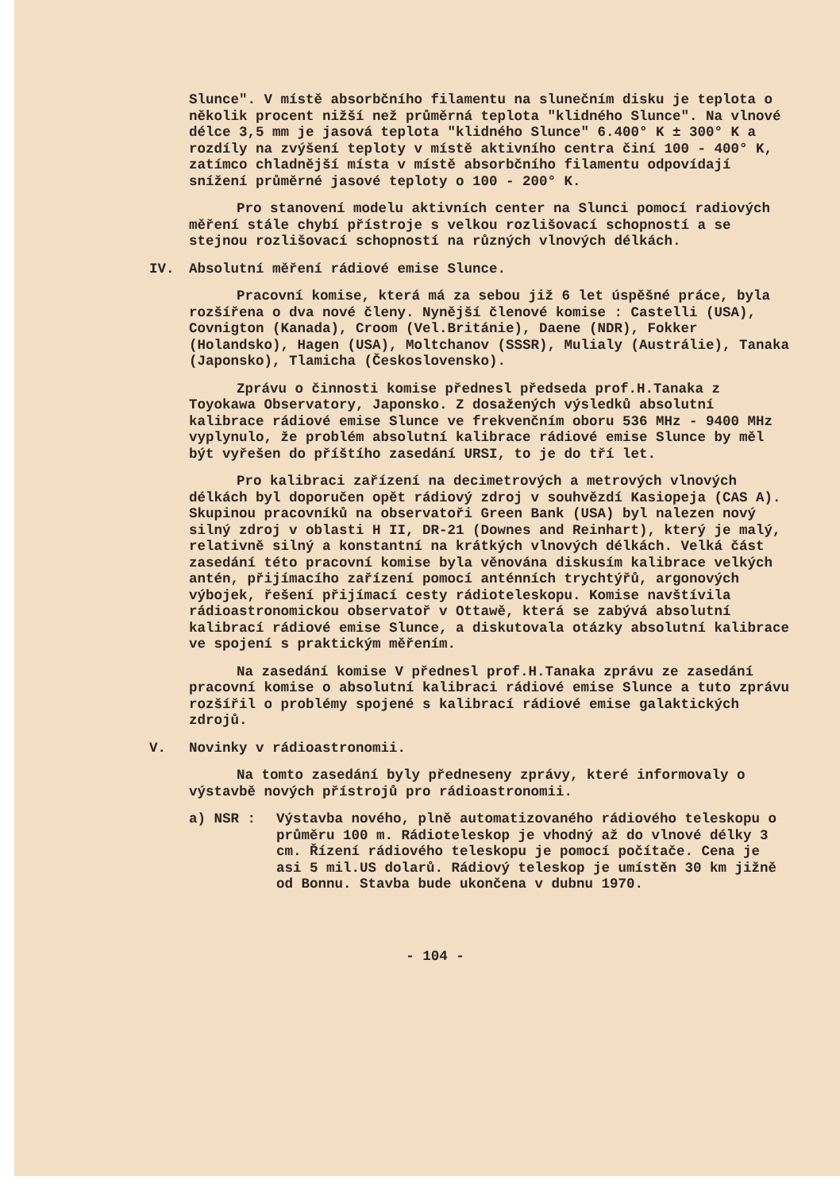Slunce". V místě absorbčního filamentu na slunečním disku je teplota o několik procent nižší než průměrná teplota "klidného Slunce". Na vlnové délce 3,5 mm je jasová teplota "klidného Slunce" 6.400° K ± 300° K a rozdíly na zvýšení teploty v místě aktivního centra činí 100 - 400° K, zatímco chladnější místa v místě absorbčního filamentu odpovídají snížení průměrné jasové teploty o 100 - 200° K.
Pro stanovení modelu aktivních center na Slunci pomocí radiových měření stále chybí přístroje s velkou rozlišovací schopností a se stejnou rozlišovací schopností na různých vlnových délkách.
IV. Absolutní měření rádiové emise Slunce.
Pracovní komise, která má za sebou již 6 let úspěšné práce, byla rozšířena o dva nové členy. Nynější členové komise : Castelli (USA), Covnigton (Kanada), Croom (Vel.Británie), Daene (NDR), Fokker (Holandsko), Hagen (USA), Moltchanov (SSSR), Mulialy (Austrálie), Tanaka (Japonsko), Tlamicha (Československo).
Zprávu o činnosti komise přednesl předseda prof.H.Tanaka z Toyokawa Observatory, Japonsko. Z dosažených výsledků absolutní kalibrace rádiové emise Slunce ve frekvenčním oboru 536 MHz - 9400 MHz vyplynulo, že problém absolutní kalibrace rádiové emise Slunce by měl být vyřešen do příštího zasedání URSI, to je do tří let.
Pro kalibraci zařízení na decimetrových a metrových vlnových délkách byl doporučen opět rádiový zdroj v souhvězdí Kasiopeja (CAS A). Skupinou pracovníků na observatoři Green Bank (USA) byl nalezen nový silný zdroj v oblasti H II, DR-21 (Downes and Reinhart), který je malý, relativně silný a konstantní na krátkých vlnových délkách. Velká část zasedání této pracovní komise byla věnována diskusím kalibrace velkých antén, přijímacího zařízení pomocí anténních trychtýřů, argonových výbojek, řešení přijímací cesty rádioteleskopu. Komise navštívila rádioastronomickou observatoř v Ottawě, která se zabývá absolutní kalibrací rádiové emise Slunce, a diskutovala otázky absolutní kalibrace ve spojení s praktickým měřením.
Na zasedání komise V přednesl prof.H.Tanaka zprávu ze zasedání pracovní komise o absolutní kalibraci rádiové emise Slunce a tuto zprávu rozšířil o problémy spojené s kalibrací rádiové emise galaktických zdrojů.
V. Novinky v rádioastronomii.
Na tomto zasedání byly předneseny zprávy, které informovaly o výstavbě nových přístrojů pro rádioastronomii.
a) NSR : Výstavba nového, plně automatizovaného rádiového teleskopu o průměru 100 m. Rádioteleskop je vhodný až do vlnové délky 3 cm. Řízení rádiového teleskopu je pomocí počítače. Cena je asi 5 mil.US dolarů. Rádiový teleskop je umístěn 30 km jižně od Bonnu. Stavba bude ukončena v dubnu 1970.
- 104 -